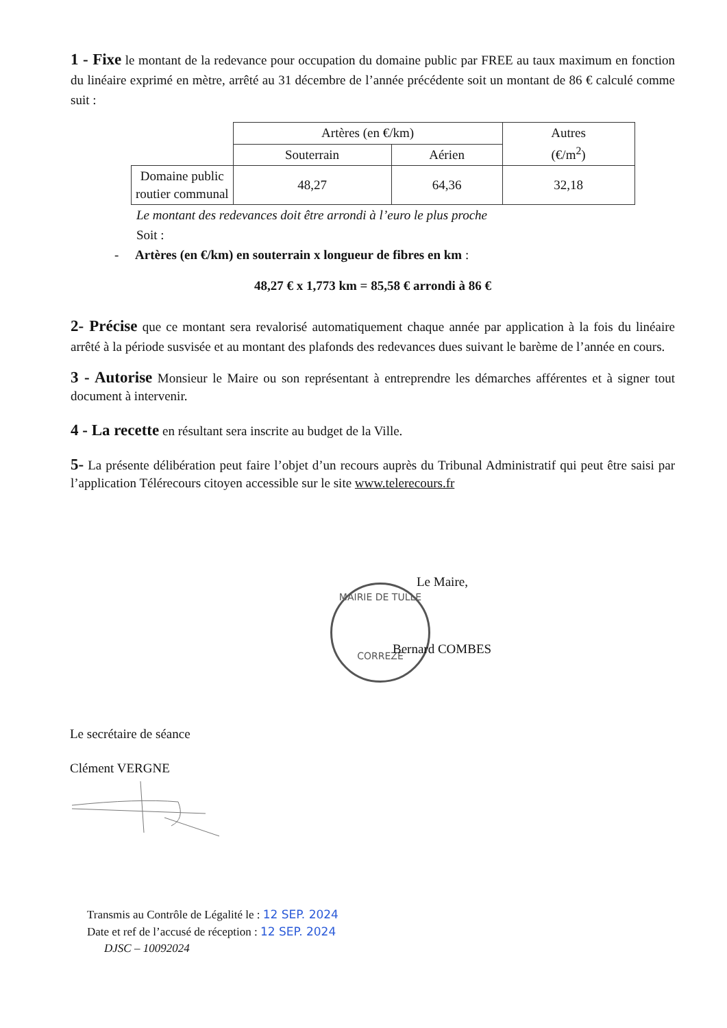1 - Fixe le montant de la redevance pour occupation du domaine public par FREE au taux maximum en fonction du linéaire exprimé en mètre, arrêté au 31 décembre de l’année précédente soit un montant de 86 € calculé comme suit :
| | Artères (en €/km) | | Autres (€/m<sup>2</sup>) |
| | Souterrain | Aérien | |
| Domaine public routier communal | 48,27 | 64,36 | 32,18 |
Le montant des redevances doit être arrondi à l’euro le plus proche
Soit :
- Artères (en €/km) en souterrain x longueur de fibres en km :
48,27 € x 1,773 km = 85,58 € arrondi à 86 €
2- Précise que ce montant sera revalorisé automatiquement chaque année par application à la fois du linéaire arrêté à la période susvisée et au montant des plafonds des redevances dues suivant le barème de l’année en cours.
3 - Autorise Monsieur le Maire ou son représentant à entreprendre les démarches afférentes et à signer tout document à intervenir.
4 - La recette en résultant sera inscrite au budget de la Ville.
5- La présente délibération peut faire l’objet d’un recours auprès du Tribunal Administratif qui peut être saisi par l’application Télérecours citoyen accessible sur le site www.telerecours.fr
MAIRIE DE TULLE
CORREZE
Le Maire,
Bernard COMBES
Le secrétaire de séance
Clément VERGNE
Transmis au Contrôle de Légalité le : 12 SEP. 2024
Date et ref de l’accusé de réception : 12 SEP. 2024
DJSC – 10092024